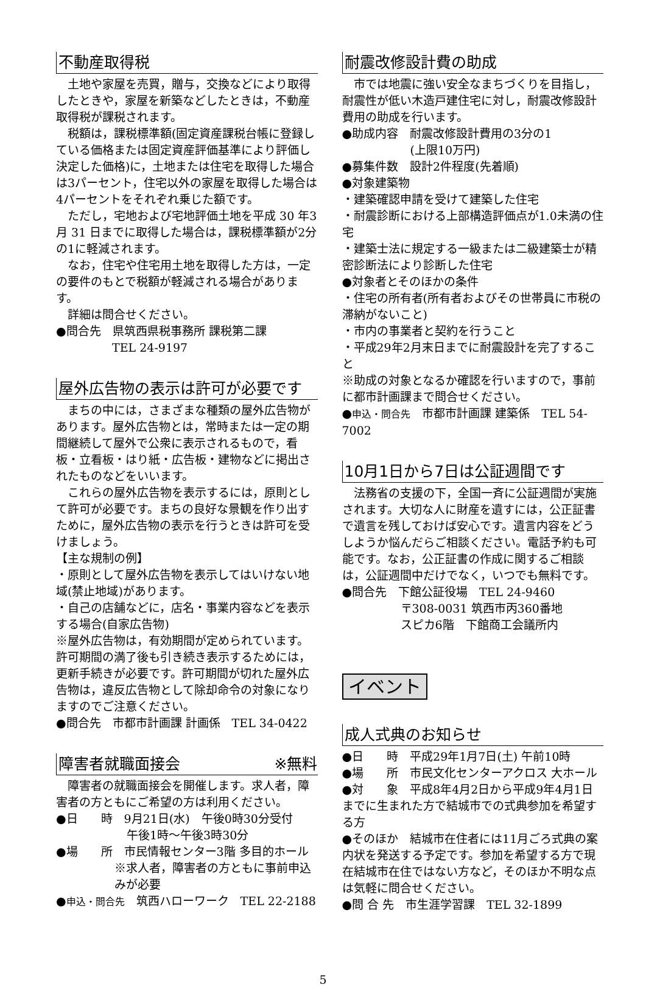不動産取得税
　土地や家屋を売買，贈与，交換などにより取得したときや，家屋を新築などしたときは，不動産取得税が課税されます。
　税額は，課税標準額(固定資産課税台帳に登録している価格または固定資産評価基準により評価し決定した価格)に，土地または住宅を取得した場合は3パーセント，住宅以外の家屋を取得した場合は4パーセントをそれぞれ乗じた額です。
　ただし，宅地および宅地評価土地を平成 30 年3月 31 日までに取得した場合は，課税標準額が2分の1に軽減されます。
　なお，住宅や住宅用土地を取得した方は，一定の要件のもとで税額が軽減される場合があります。
　詳細は問合せください。
●問合先　県筑西県税事務所 課税第二課
TEL 24-9197
屋外広告物の表示は許可が必要です
　まちの中には，さまざまな種類の屋外広告物があります。屋外広告物とは，常時または一定の期間継続して屋外で公衆に表示されるもので，看板・立看板・はり紙・広告板・建物などに掲出されたものなどをいいます。
　これらの屋外広告物を表示するには，原則として許可が必要です。まちの良好な景観を作り出すために，屋外広告物の表示を行うときは許可を受けましょう。
【主な規制の例】
・原則として屋外広告物を表示してはいけない地域(禁止地域)があります。
・自己の店舗などに，店名・事業内容などを表示する場合(自家広告物)
※屋外広告物は，有効期間が定められています。許可期間の満了後も引き続き表示するためには，更新手続きが必要です。許可期間が切れた屋外広告物は，違反広告物として除却命令の対象になりますのでご注意ください。
●問合先　市都市計画課 計画係　TEL 34-0422
障害者就職面接会 ※無料
　障害者の就職面接会を開催します。求人者，障害者の方ともにご希望の方は利用ください。
●日　　時　9月21日(水)　午後0時30分受付
午後1時～午後3時30分
●場　　所　市民情報センター3階 多目的ホール
※求人者，障害者の方ともに事前申込みが必要
●申込・問合先　筑西ハローワーク　TEL 22-2188
耐震改修設計費の助成
　市では地震に強い安全なまちづくりを目指し，耐震性が低い木造戸建住宅に対し，耐震改修設計費用の助成を行います。
●助成内容　耐震改修設計費用の3分の1
(上限10万円)
●募集件数　設計2件程度(先着順)
●対象建築物
・建築確認申請を受けて建築した住宅
・耐震診断における上部構造評価点が1.0未満の住宅
・建築士法に規定する一級または二級建築士が精密診断法により診断した住宅
●対象者とそのほかの条件
・住宅の所有者(所有者およびその世帯員に市税の滞納がないこと)
・市内の事業者と契約を行うこと
・平成29年2月末日までに耐震設計を完了すること
※助成の対象となるか確認を行いますので，事前に都市計画課まで問合せください。
●申込・問合先　市都市計画課 建築係　TEL 54-7002
10月1日から7日は公証週間です
　法務省の支援の下，全国一斉に公証週間が実施されます。大切な人に財産を遺すには，公正証書で遺言を残しておけば安心です。遺言内容をどうしようか悩んだらご相談ください。電話予約も可能です。なお，公正証書の作成に関するご相談は，公証週間中だけでなく，いつでも無料です。
●問合先　下館公証役場　TEL 24-9460
〒308-0031 筑西市丙360番地
スピカ6階　下館商工会議所内
イベント
成人式典のお知らせ
●日　　時　平成29年1月7日(土) 午前10時
●場　　所　市民文化センターアクロス 大ホール
●対　　象　平成8年4月2日から平成9年4月1日までに生まれた方で結城市での式典参加を希望する方
●そのほか　結城市在住者には11月ごろ式典の案内状を発送する予定です。参加を希望する方で現在結城市在住ではない方など，そのほか不明な点は気軽に問合せください。
●問 合 先　市生涯学習課　TEL 32-1899
5